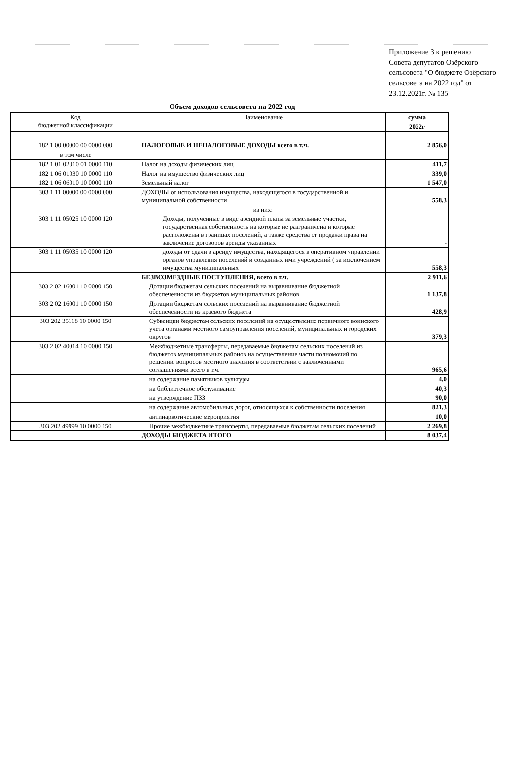Приложение 3 к решению
Совета депутатов Озёрского
сельсовета "О бюджете Озёрского
сельсовета на 2022 год" от
23.12.2021г. № 135
Объем доходов сельсовета на 2022 год
| Код бюджетной классификации | Наименование | сумма |
| --- | --- | --- |
| | | 2022г |
| 182 1 00 00000 00 0000 000 | НАЛОГОВЫЕ И НЕНАЛОГОВЫЕ ДОХОДЫ всего в т.ч. | 2 856,0 |
| в том числе | | |
| 182 1 01 02010 01 0000 110 | Налог на доходы физических лиц | 411,7 |
| 182 1 06 01030 10 0000 110 | Налог на имущество физических лиц | 339,0 |
| 182 1 06 06010 10 0000 110 | Земельный налог | 1 547,0 |
| 303 1 11 00000 00 0000 000 | ДОХОДЫ от использования имущества, находящегося в государственной и муниципальной собственности | 558,3 |
| | из них: | |
| 303 1 11 05025 10 0000 120 | Доходы, полученные в виде арендной платы за земельные участки, государственная собственность на которые не разграничена и которые расположены в границах поселений, а также средства от продажи права на заключение договоров аренды указанных | - |
| 303 1 11 05035 10 0000 120 | доходы от сдачи в аренду имущества, находящегося в оперативном управлении органов управления поселений и созданных ими учреждений ( за исключением имущества муниципальных | 558,3 |
| | БЕЗВОЗМЕЗДНЫЕ ПОСТУПЛЕНИЯ, всего в т.ч. | 2 911,6 |
| 303 2 02 16001 10 0000 150 | Дотации бюджетам сельских поселений на выравнивание бюджетной обеспеченности из бюджетов муниципальных районов | 1 137,8 |
| 303 2 02 16001 10 0000 150 | Дотации бюджетам сельских поселений на выравнивание бюджетной обеспеченности из краевого бюджета | 428,9 |
| 303 202 35118 10 0000 150 | Субвенции бюджетам сельских поселений на осуществление первичного воинского учета органами местного самоуправления поселений, муниципальных и городских округов | 379,3 |
| 303 2 02 40014 10 0000 150 | Межбюджетные трансферты, передаваемые бюджетам сельских поселений из бюджетов муниципальных районов на осуществление части полномочий по решению вопросов местного значения в соответствии с заключенными соглашениями всего в т.ч. | 965,6 |
| | на содержание памятников культуры | 4,0 |
| | на библиотечное обслуживание | 40,3 |
| | на утверждение ПЗЗ | 90,0 |
| | на содержание автомобильных дорог, относящихся к собственности поселения | 821,3 |
| | антинаркотические мероприятия | 10,0 |
| 303 202 49999 10 0000 150 | Прочие межбюджетные трансферты, передаваемые бюджетам сельских поселений | 2 269,8 |
| | ДОХОДЫ БЮДЖЕТА ИТОГО | 8 037,4 |